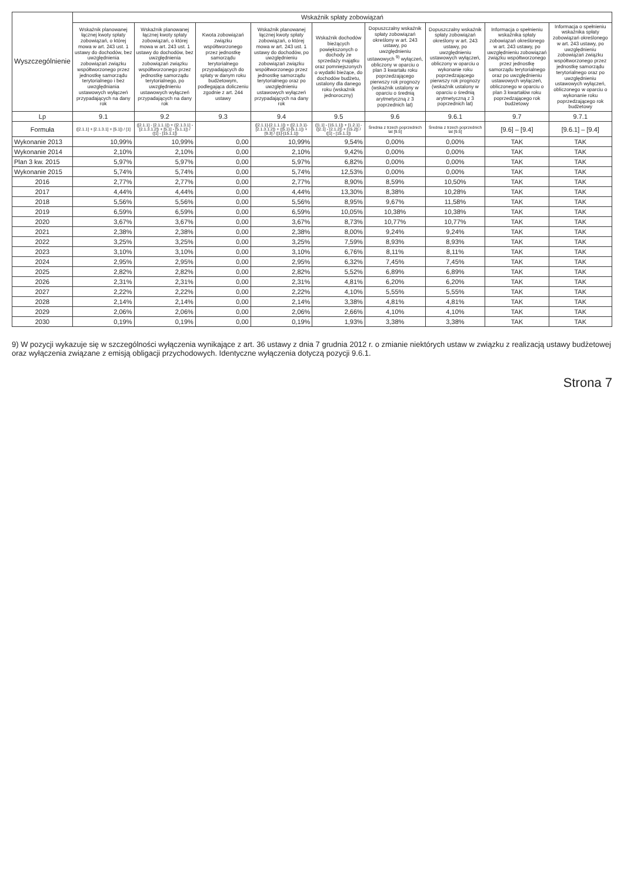| Wyszczególnienie | Wskaźnik spłaty zobowiązań | | | | | | | | |
| --- | --- | --- | --- | --- | --- | --- | --- | --- | --- |
| | Wskaźnik planowanej łącznej kwoty spłaty zobowiązań, o której mowa w art. 243 ust. 1 ustawy do dochodów, bez uwzględnienia zobowiązań związku współtworzonego przez jednostkę samorządu terytorialnego i bez uwzględniania ustawowych wyłączeń przypadających na dany rok | Wskaźnik planowanej łącznej kwoty spłaty zobowiązań, o której mowa w art. 243 ust. 1 ustawy do dochodów, bez uwzględnienia zobowiązań związku współtworzonego przez jednostkę samorządu terytorialnego, po uwzględnieniu ustawowych wyłączeń przypadających na dany rok | Kwota zobowiązań związku współtworzonego przez jednostkę samorządu terytorialnego przypadających do spłaty w danym roku budżetowym, podlegająca doliczeniu zgodnie z art. 244 ustawy | Wskaźnik planowanej łącznej kwoty spłaty zobowiązań, o której mowa w art. 243 ust. 1 ustawy do dochodów, po uwzględnieniu zobowiązań związku współtworzonego przez jednostkę samorządu terytorialnego oraz po uwzględnieniu ustawowych wyłączeń przypadających na dany rok | Wskaźnik dochodów bieżących powiększonych o dochody ze sprzedaży majątku oraz pomniejszonych o wydatki bieżące, do dochodów budżetu, ustalony dla danego roku (wskaźnik jednoroczny) | Dopuszczalny wskaźnik spłaty zobowiązań określony w art. 243 ustawy, po uwzględnieniu ustawowych <sup>9)</sup> wyłączeń, obliczony w oparciu o plan 3 kwartału roku poprzedzającego pierwszy rok prognozy (wskaźnik ustalony w oparciu o średnią arytmetyczną z 3 poprzednich lat) | Dopuszczalny wskaźnik spłaty zobowiązań określony w art. 243 ustawy, po uwzględnieniu ustawowych wyłączeń, obliczony w oparciu o wykonanie roku poprzedzającego pierwszy rok prognozy (wskaźnik ustalony w oparciu o średnią arytmetyczną z 3 poprzednich lat) | Informacja o spełnieniu wskaźnika spłaty zobowiązań określonego w art. 243 ustawy, po uwzględnieniu zobowiązań związku współtworzonego przez jednostkę samorządu terytorialnego oraz po uwzględnieniu ustawowych wyłączeń, obliczonego w oparciu o plan 3 kwartałów roku poprzedzającego rok budżetowy | Informacja o spełnieniu wskaźnika spłaty zobowiązań określonego w art. 243 ustawy, po uwzględnieniu zobowiązań związku współtworzonego przez jednostkę samorządu terytorialnego oraz po uwzględnieniu ustawowych wyłączeń, obliczonego w oparciu o wykonanie roku poprzedzającego rok budżetowy |
| Lp | 9.1 | 9.2 | 9.3 | 9.4 | 9.5 | 9.6 | 9.6.1 | 9.7 | 9.7.1 |
| Formuła | ([2.1.1] + [2.1.3.1] + [5.1]) / [1] | ([2.1.1] - [2.1.1.1]) + ([2.1.3.1] - [2.1.3.1.2]) + [5.1] - [5.1.1]) / ([1] - [15.1.1]) | | ([2.1.1]-[2.1.1.1]) + ([2.1.3.1]-[2.1.3.1.2]) + ([5.1]-[5.1.1]) + [9.3] / ([1]-[15.1.1]) | ([1.1] - [15.1.1]) + [1.2.1] - ([2.1] - [2.1.2]) + [15.2]) / ([1] - [15.1.1]) | Średnia z trzech poprzednich lat [9.5] | Średnia z trzech poprzednich lat [9.5] | [9.6] – [9.4] | [9.6.1] – [9.4] |
| Wykonanie 2013 | 10,99% | 10,99% | 0,00 | 10,99% | 9,54% | 0,00% | 0,00% | TAK | TAK |
| Wykonanie 2014 | 2,10% | 2,10% | 0,00 | 2,10% | 9,42% | 0,00% | 0,00% | TAK | TAK |
| Plan 3 kw. 2015 | 5,97% | 5,97% | 0,00 | 5,97% | 6,82% | 0,00% | 0,00% | TAK | TAK |
| Wykonanie 2015 | 5,74% | 5,74% | 0,00 | 5,74% | 12,53% | 0,00% | 0,00% | TAK | TAK |
| 2016 | 2,77% | 2,77% | 0,00 | 2,77% | 8,90% | 8,59% | 10,50% | TAK | TAK |
| 2017 | 4,44% | 4,44% | 0,00 | 4,44% | 13,30% | 8,38% | 10,28% | TAK | TAK |
| 2018 | 5,56% | 5,56% | 0,00 | 5,56% | 8,95% | 9,67% | 11,58% | TAK | TAK |
| 2019 | 6,59% | 6,59% | 0,00 | 6,59% | 10,05% | 10,38% | 10,38% | TAK | TAK |
| 2020 | 3,67% | 3,67% | 0,00 | 3,67% | 8,73% | 10,77% | 10,77% | TAK | TAK |
| 2021 | 2,38% | 2,38% | 0,00 | 2,38% | 8,00% | 9,24% | 9,24% | TAK | TAK |
| 2022 | 3,25% | 3,25% | 0,00 | 3,25% | 7,59% | 8,93% | 8,93% | TAK | TAK |
| 2023 | 3,10% | 3,10% | 0,00 | 3,10% | 6,76% | 8,11% | 8,11% | TAK | TAK |
| 2024 | 2,95% | 2,95% | 0,00 | 2,95% | 6,32% | 7,45% | 7,45% | TAK | TAK |
| 2025 | 2,82% | 2,82% | 0,00 | 2,82% | 5,52% | 6,89% | 6,89% | TAK | TAK |
| 2026 | 2,31% | 2,31% | 0,00 | 2,31% | 4,81% | 6,20% | 6,20% | TAK | TAK |
| 2027 | 2,22% | 2,22% | 0,00 | 2,22% | 4,10% | 5,55% | 5,55% | TAK | TAK |
| 2028 | 2,14% | 2,14% | 0,00 | 2,14% | 3,38% | 4,81% | 4,81% | TAK | TAK |
| 2029 | 2,06% | 2,06% | 0,00 | 2,06% | 2,66% | 4,10% | 4,10% | TAK | TAK |
| 2030 | 0,19% | 0,19% | 0,00 | 0,19% | 1,93% | 3,38% | 3,38% | TAK | TAK |
9) W pozycji wykazuje się w szczególności wyłączenia wynikające z art. 36 ustawy z dnia 7 grudnia 2012 r. o zmianie niektórych ustaw w związku z realizacją ustawy budżetowej oraz wyłączenia związane z emisją obligacji przychodowych. Identyczne wyłączenia dotyczą pozycji 9.6.1.
Strona 7